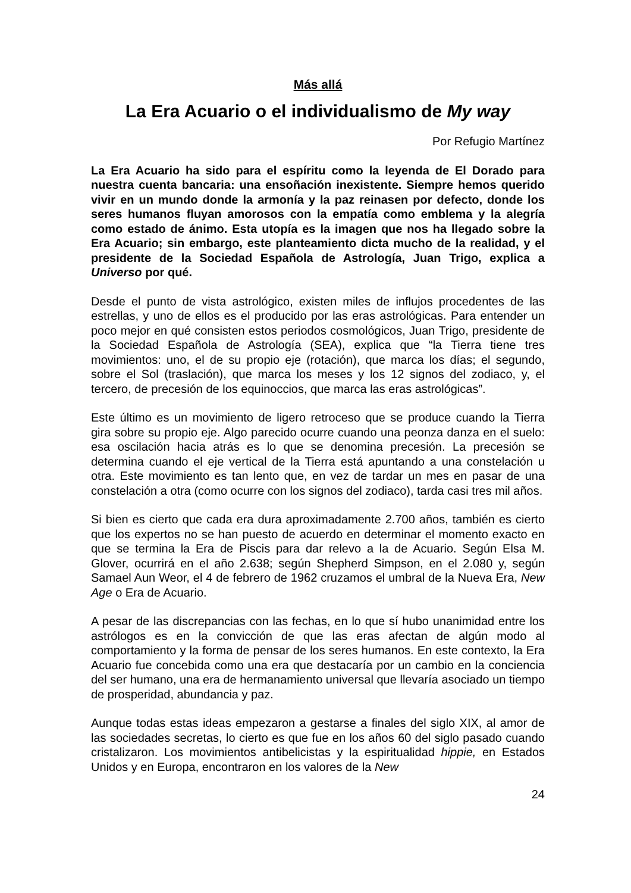Más allá
La Era Acuario o el individualismo de My way
Por Refugio Martínez
La Era Acuario ha sido para el espíritu como la leyenda de El Dorado para nuestra cuenta bancaria: una ensoñación inexistente. Siempre hemos querido vivir en un mundo donde la armonía y la paz reinasen por defecto, donde los seres humanos fluyan amorosos con la empatía como emblema y la alegría como estado de ánimo. Esta utopía es la imagen que nos ha llegado sobre la Era Acuario; sin embargo, este planteamiento dicta mucho de la realidad, y el presidente de la Sociedad Española de Astrología, Juan Trigo, explica a Universo por qué.
Desde el punto de vista astrológico, existen miles de influjos procedentes de las estrellas, y uno de ellos es el producido por las eras astrológicas. Para entender un poco mejor en qué consisten estos periodos cosmológicos, Juan Trigo, presidente de la Sociedad Española de Astrología (SEA), explica que “la Tierra tiene tres movimientos: uno, el de su propio eje (rotación), que marca los días; el segundo, sobre el Sol (traslación), que marca los meses y los 12 signos del zodiaco, y, el tercero, de precesión de los equinoccios, que marca las eras astrológicas”.
Este último es un movimiento de ligero retroceso que se produce cuando la Tierra gira sobre su propio eje. Algo parecido ocurre cuando una peonza danza en el suelo: esa oscilación hacia atrás es lo que se denomina precesión. La precesión se determina cuando el eje vertical de la Tierra está apuntando a una constelación u otra. Este movimiento es tan lento que, en vez de tardar un mes en pasar de una constelación a otra (como ocurre con los signos del zodiaco), tarda casi tres mil años.
Si bien es cierto que cada era dura aproximadamente 2.700 años, también es cierto que los expertos no se han puesto de acuerdo en determinar el momento exacto en que se termina la Era de Piscis para dar relevo a la de Acuario. Según Elsa M. Glover, ocurrirá en el año 2.638; según Shepherd Simpson, en el 2.080 y, según Samael Aun Weor, el 4 de febrero de 1962 cruzamos el umbral de la Nueva Era, New Age o Era de Acuario.
A pesar de las discrepancias con las fechas, en lo que sí hubo unanimidad entre los astrólogos es en la convicción de que las eras afectan de algún modo al comportamiento y la forma de pensar de los seres humanos. En este contexto, la Era Acuario fue concebida como una era que destacaría por un cambio en la conciencia del ser humano, una era de hermanamiento universal que llevaría asociado un tiempo de prosperidad, abundancia y paz.
Aunque todas estas ideas empezaron a gestarse a finales del siglo XIX, al amor de las sociedades secretas, lo cierto es que fue en los años 60 del siglo pasado cuando cristalizaron. Los movimientos antibelicistas y la espiritualidad hippie, en Estados Unidos y en Europa, encontraron en los valores de la New
24